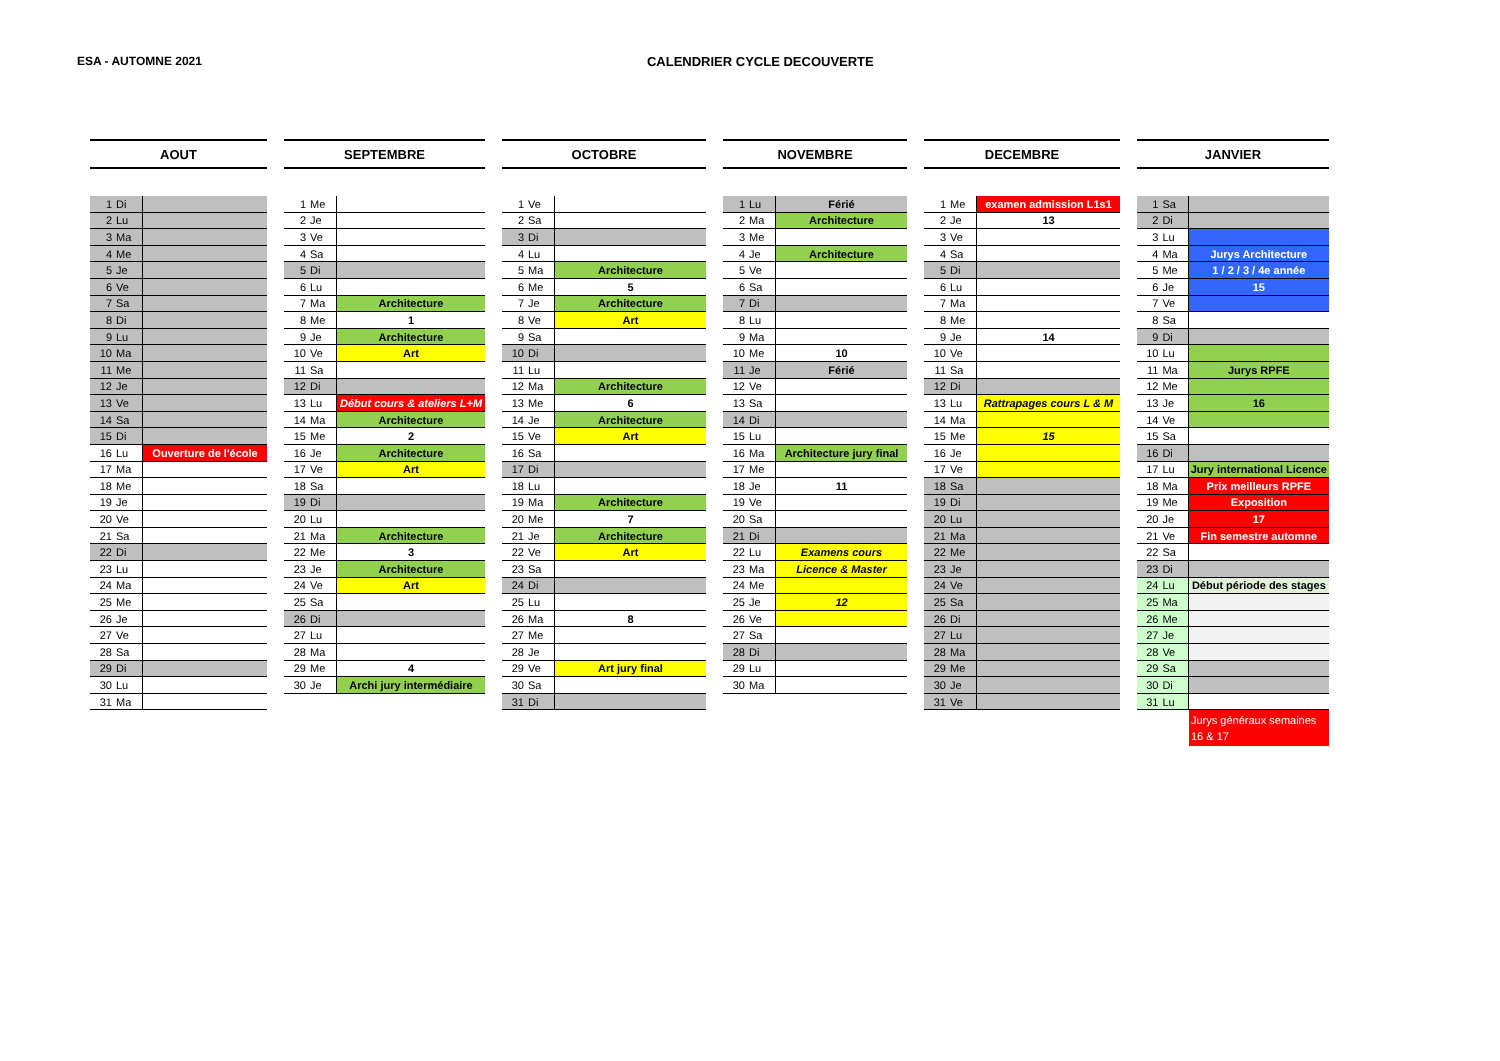ESA - AUTOMNE 2021 CALENDRIER CYCLE DECOUVERTE
| AOUT | | |
| --- | --- | --- |
| 1 | Di | |
| 2 | Lu | |
| 3 | Ma | |
| 4 | Me | |
| 5 | Je | |
| 6 | Ve | |
| 7 | Sa | |
| 8 | Di | |
| 9 | Lu | |
| 10 | Ma | |
| 11 | Me | |
| 12 | Je | |
| 13 | Ve | |
| 14 | Sa | |
| 15 | Di | |
| 16 | Lu | Ouverture de l'école |
| 17 | Ma | |
| 18 | Me | |
| 19 | Je | |
| 20 | Ve | |
| 21 | Sa | |
| 22 | Di | |
| 23 | Lu | |
| 24 | Ma | |
| 25 | Me | |
| 26 | Je | |
| 27 | Ve | |
| 28 | Sa | |
| 29 | Di | |
| 30 | Lu | |
| 31 | Ma | |
| SEPTEMBRE | | |
| --- | --- | --- |
| 1 | Me | |
| 2 | Je | |
| 3 | Ve | |
| 4 | Sa | |
| 5 | Di | |
| 6 | Lu | |
| 7 | Ma | Architecture |
| 8 | Me | 1 |
| 9 | Je | Architecture |
| 10 | Ve | Art |
| 11 | Sa | |
| 12 | Di | |
| 13 | Lu | Début cours & ateliers L+M |
| 14 | Ma | Architecture |
| 15 | Me | 2 |
| 16 | Je | Architecture |
| 17 | Ve | Art |
| 18 | Sa | |
| 19 | Di | |
| 20 | Lu | |
| 21 | Ma | Architecture |
| 22 | Me | 3 |
| 23 | Je | Architecture |
| 24 | Ve | Art |
| 25 | Sa | |
| 26 | Di | |
| 27 | Lu | |
| 28 | Ma | |
| 29 | Me | 4 |
| 30 | Je | Archi jury intermédiaire |
| OCTOBRE | | |
| --- | --- | --- |
| 1 | Ve | |
| 2 | Sa | |
| 3 | Di | |
| 4 | Lu | |
| 5 | Ma | Architecture |
| 6 | Me | 5 |
| 7 | Je | Architecture |
| 8 | Ve | Art |
| 9 | Sa | |
| 10 | Di | |
| 11 | Lu | |
| 12 | Ma | Architecture |
| 13 | Me | 6 |
| 14 | Je | Architecture |
| 15 | Ve | Art |
| 16 | Sa | |
| 17 | Di | |
| 18 | Lu | |
| 19 | Ma | Architecture |
| 20 | Me | 7 |
| 21 | Je | Architecture |
| 22 | Ve | Art |
| 23 | Sa | |
| 24 | Di | |
| 25 | Lu | |
| 26 | Ma | 8 |
| 27 | Me | |
| 28 | Je | |
| 29 | Ve | Art jury final |
| 30 | Sa | |
| 31 | Di | |
| NOVEMBRE | | |
| --- | --- | --- |
| 1 | Lu | Férié |
| 2 | Ma | Architecture |
| 3 | Me | |
| 4 | Je | Architecture |
| 5 | Ve | |
| 6 | Sa | |
| 7 | Di | |
| 8 | Lu | |
| 9 | Ma | |
| 10 | Me | 10 |
| 11 | Je | Férié |
| 12 | Ve | |
| 13 | Sa | |
| 14 | Di | |
| 15 | Lu | |
| 16 | Ma | Architecture jury final |
| 17 | Me | |
| 18 | Je | 11 |
| 19 | Ve | |
| 20 | Sa | |
| 21 | Di | |
| 22 | Lu | Examens cours |
| 23 | Ma | Licence & Master |
| 24 | Me | |
| 25 | Je | 12 |
| 26 | Ve | |
| 27 | Sa | |
| 28 | Di | |
| 29 | Lu | |
| 30 | Ma | |
| DECEMBRE | | |
| --- | --- | --- |
| 1 | Me | examen admission L1s1 |
| 2 | Je | 13 |
| 3 | Ve | |
| 4 | Sa | |
| 5 | Di | |
| 6 | Lu | |
| 7 | Ma | |
| 8 | Me | |
| 9 | Je | 14 |
| 10 | Ve | |
| 11 | Sa | |
| 12 | Di | |
| 13 | Lu | Rattrapages cours L & M |
| 14 | Ma | |
| 15 | Me | 15 |
| 16 | Je | |
| 17 | Ve | |
| 18 | Sa | |
| 19 | Di | |
| 20 | Lu | |
| 21 | Ma | |
| 22 | Me | |
| 23 | Je | |
| 24 | Ve | |
| 25 | Sa | |
| 26 | Di | |
| 27 | Lu | |
| 28 | Ma | |
| 29 | Me | |
| 30 | Je | |
| 31 | Ve | |
| JANVIER | | |
| --- | --- | --- |
| 1 | Sa | |
| 2 | Di | |
| 3 | Lu | |
| 4 | Ma | Jurys Architecture |
| 5 | Me | 1 / 2 / 3 / 4e année |
| 6 | Je | 15 |
| 7 | Ve | |
| 8 | Sa | |
| 9 | Di | |
| 10 | Lu | |
| 11 | Ma | Jurys RPFE |
| 12 | Me | |
| 13 | Je | 16 |
| 14 | Ve | |
| 15 | Sa | |
| 16 | Di | |
| 17 | Lu | Jury international Licence |
| 18 | Ma | Prix meilleurs RPFE |
| 19 | Me | Exposition |
| 20 | Je | 17 |
| 21 | Ve | Fin semestre automne |
| 22 | Sa | |
| 23 | Di | |
| 24 | Lu | Début période des stages |
| 25 | Ma | |
| 26 | Me | |
| 27 | Je | |
| 28 | Ve | |
| 29 | Sa | |
| 30 | Di | |
| 31 | Lu | |
Jurys généraux semaines 16 & 17